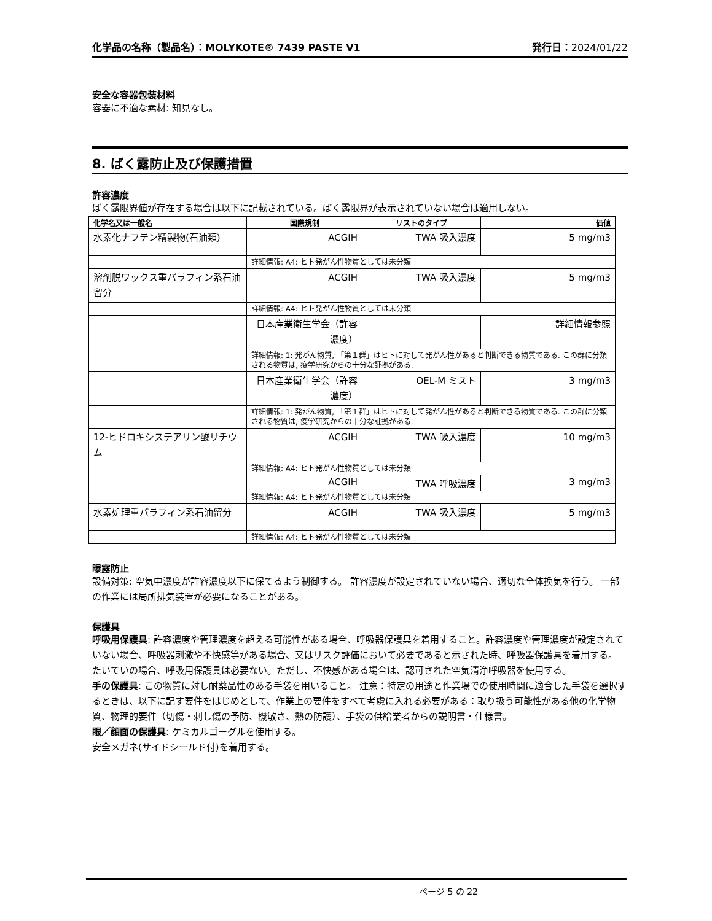化学品の名称（製品名）：MOLYKOTE® 7439 PASTE V1 発行日：2024/01/22
安全な容器包装材料
容器に不適な素材: 知見なし。
8. ばく露防止及び保護措置
許容濃度
ばく露限界値が存在する場合は以下に記載されている。ばく露限界が表示されていない場合は適用しない。
| 化学名又は一般名 | 国際規制 | リストのタイプ | 価値 |
| --- | --- | --- | --- |
| 水素化ナフテン精製物(石油類) | ACGIH | TWA 吸入濃度 | 5 mg/m3 |
| | 詳細情報: A4: ヒト発がん性物質としては未分類 | | |
| 溶剤脱ワックス重パラフィン系石油留分 | ACGIH | TWA 吸入濃度 | 5 mg/m3 |
| | 詳細情報: A4: ヒト発がん性物質としては未分類 | | |
| | 日本産業衛生学会（許容濃度） | | 詳細情報参照 |
| | 詳細情報: 1: 発がん物質, 「第１群」はヒトに対して発がん性があると判断できる物質である. この群に分類される物質は, 疫学研究からの十分な証拠がある. | | |
| | 日本産業衛生学会（許容濃度） | OEL-M ミスト | 3 mg/m3 |
| | 詳細情報: 1: 発がん物質, 「第１群」はヒトに対して発がん性があると判断できる物質である. この群に分類される物質は, 疫学研究からの十分な証拠がある. | | |
| 12-ヒドロキシステアリン酸リチウム | ACGIH | TWA 吸入濃度 | 10 mg/m3 |
| | 詳細情報: A4: ヒト発がん性物質としては未分類 | | |
| | ACGIH | TWA 呼吸濃度 | 3 mg/m3 |
| | 詳細情報: A4: ヒト発がん性物質としては未分類 | | |
| 水素処理重パラフィン系石油留分 | ACGIH | TWA 吸入濃度 | 5 mg/m3 |
| | 詳細情報: A4: ヒト発がん性物質としては未分類 | | |
曝露防止
設備対策: 空気中濃度が許容濃度以下に保てるよう制御する。 許容濃度が設定されていない場合、適切な全体換気を行う。 一部の作業には局所排気装置が必要になることがある。
保護具
呼吸用保護具: 許容濃度や管理濃度を超える可能性がある場合、呼吸器保護具を着用すること。許容濃度や管理濃度が設定されていない場合、呼吸器刺激や不快感等がある場合、又はリスク評価において必要であると示された時、呼吸器保護具を着用する。 たいていの場合、呼吸用保護具は必要ない。ただし、不快感がある場合は、認可された空気清浄呼吸器を使用する。
手の保護具: この物質に対し耐薬品性のある手袋を用いること。 注意：特定の用途と作業場での使用時間に適合した手袋を選択するときは、以下に記す要件をはじめとして、作業上の要件をすべて考慮に入れる必要がある：取り扱う可能性がある他の化学物質、物理的要件（切傷・刺し傷の予防、機敏さ、熱の防護）、手袋の供給業者からの説明書・仕様書。
眼／顔面の保護具: ケミカルゴーグルを使用する。
安全メガネ(サイドシールド付)を着用する。
ページ 5 の 22